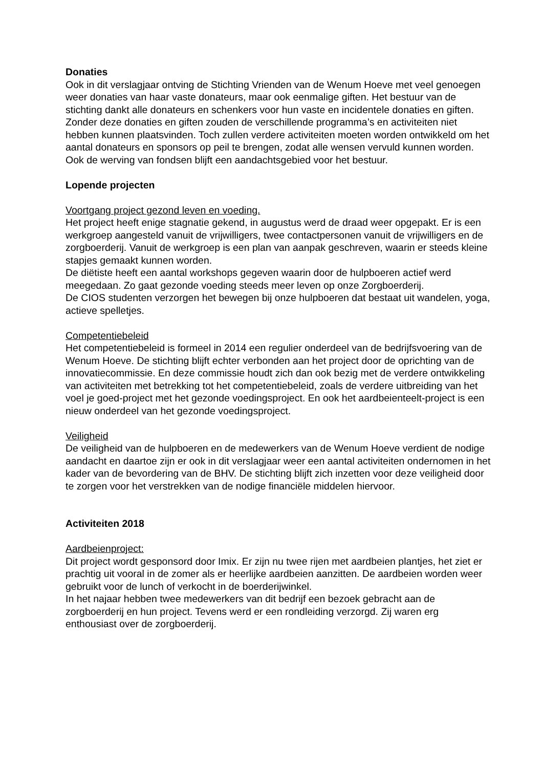Donaties
Ook in dit verslagjaar ontving de Stichting Vrienden van de Wenum Hoeve met veel genoegen weer donaties van haar vaste donateurs, maar ook eenmalige giften. Het bestuur van de stichting dankt alle donateurs en schenkers voor hun vaste en incidentele donaties en giften. Zonder deze donaties en giften zouden de verschillende programma’s en activiteiten niet hebben kunnen plaatsvinden. Toch zullen verdere activiteiten moeten worden ontwikkeld om het aantal donateurs en sponsors op peil te brengen, zodat alle wensen vervuld kunnen worden. Ook de werving van fondsen blijft een aandachtsgebied voor het bestuur.
Lopende projecten
Voortgang project gezond leven en voeding.
Het project heeft enige stagnatie gekend, in augustus werd de draad weer opgepakt. Er is een werkgroep aangesteld vanuit de vrijwilligers, twee contactpersonen vanuit de vrijwilligers en de zorgboerderij. Vanuit de werkgroep is een plan van aanpak geschreven, waarin er steeds kleine stapjes gemaakt kunnen worden.
De diëtiste heeft een aantal workshops gegeven waarin door de hulpboeren actief werd meegedaan. Zo gaat gezonde voeding steeds meer leven op onze Zorgboerderij.
De CIOS studenten verzorgen het bewegen bij onze hulpboeren dat bestaat uit wandelen, yoga, actieve spelletjes.
Competentiebeleid
Het competentiebeleid is formeel in 2014 een regulier onderdeel van de bedrijfsvoering van de Wenum Hoeve. De stichting blijft echter verbonden aan het project door de oprichting van de innovatiecommissie. En deze commissie houdt zich dan ook bezig met de verdere ontwikkeling van activiteiten met betrekking tot het competentiebeleid, zoals de verdere uitbreiding van het voel je goed-project met het gezonde voedingsproject. En ook het aardbeienteelt-project is een nieuw onderdeel van het gezonde voedingsproject.
Veiligheid
De veiligheid van de hulpboeren en de medewerkers van de Wenum Hoeve verdient de nodige aandacht en daartoe zijn er ook in dit verslagjaar weer een aantal activiteiten ondernomen in het kader van de bevordering van de BHV. De stichting blijft zich inzetten voor deze veiligheid door te zorgen voor het verstrekken van de nodige financiële middelen hiervoor.
Activiteiten 2018
Aardbeienproject:
Dit project wordt gesponsord door Imix. Er zijn nu twee rijen met aardbeien plantjes, het ziet er prachtig uit vooral in de zomer als er heerlijke aardbeien aanzitten. De aardbeien worden weer gebruikt voor de lunch of verkocht in de boerderijwinkel.
In het najaar hebben twee medewerkers van dit bedrijf een bezoek gebracht aan de zorgboerderij en hun project. Tevens werd er een rondleiding verzorgd. Zij waren erg enthousiast over de zorgboerderij.